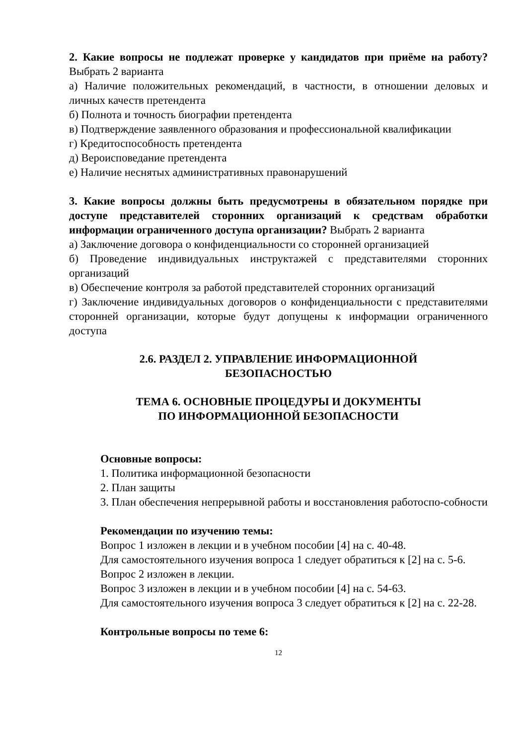2. Какие вопросы не подлежат проверке у кандидатов при приёме на работу? Выбрать 2 варианта
а) Наличие положительных рекомендаций, в частности, в отношении деловых и личных качеств претендента
б) Полнота и точность биографии претендента
в) Подтверждение заявленного образования и профессиональной квалификации
г) Кредитоспособность претендента
д) Вероисповедание претендента
е) Наличие неснятых административных правонарушений
3. Какие вопросы должны быть предусмотрены в обязательном порядке при доступе представителей сторонних организаций к средствам обработки информации ограниченного доступа организации? Выбрать 2 варианта
а) Заключение договора о конфиденциальности со сторонней организацией
б) Проведение индивидуальных инструктажей с представителями сторонних организаций
в) Обеспечение контроля за работой представителей сторонних организаций
г) Заключение индивидуальных договоров о конфиденциальности с представителями сторонней организации, которые будут допущены к информации ограниченного доступа
2.6. РАЗДЕЛ 2. УПРАВЛЕНИЕ ИНФОРМАЦИОННОЙ
БЕЗОПАСНОСТЬЮ
ТЕМА 6. ОСНОВНЫЕ ПРОЦЕДУРЫ И ДОКУМЕНТЫ
ПО ИНФОРМАЦИОННОЙ БЕЗОПАСНОСТИ
Основные вопросы:
1. Политика информационной безопасности
2. План защиты
3. План обеспечения непрерывной работы и восстановления работоспо-собности
Рекомендации по изучению темы:
Вопрос 1 изложен в лекции и в учебном пособии [4] на с. 40-48.
Для самостоятельного изучения вопроса 1 следует обратиться к [2] на с. 5-6.
Вопрос 2 изложен в лекции.
Вопрос 3 изложен в лекции и в учебном пособии [4] на с. 54-63.
Для самостоятельного изучения вопроса 3 следует обратиться к [2] на с. 22-28.
Контрольные вопросы по теме 6:
12